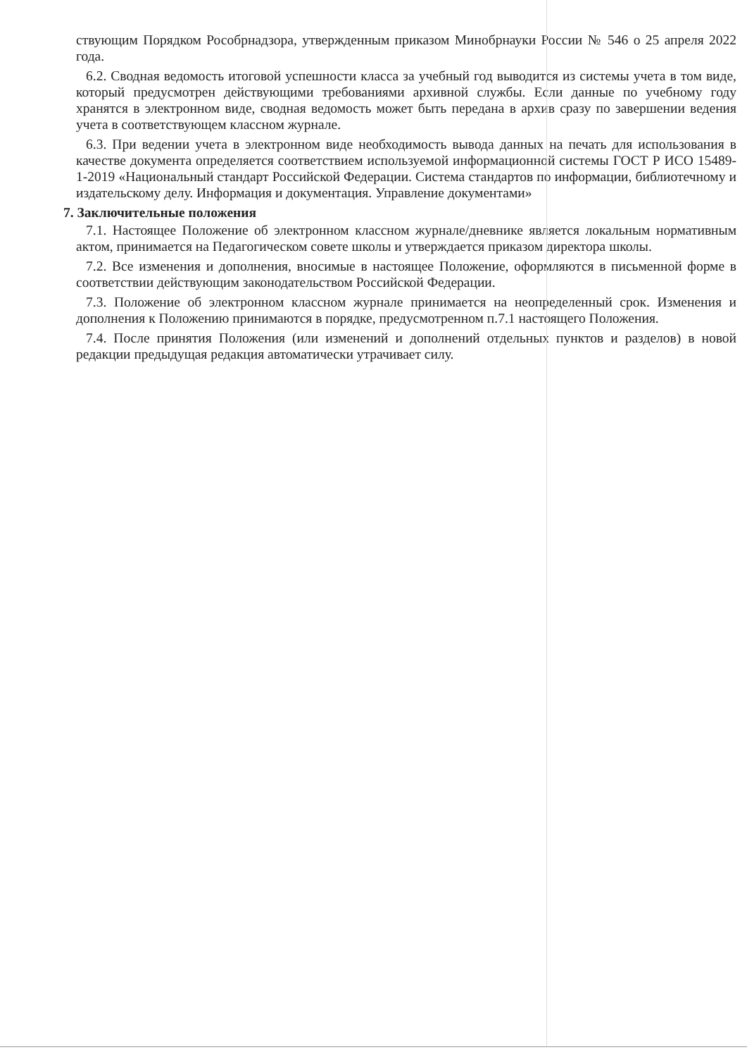ствующим Порядком Рособрнадзора, утвержденным приказом Минобрнауки России № 546 о 25 апреля 2022 года.
6.2. Сводная ведомость итоговой успешности класса за учебный год выводится из системы учета в том виде, который предусмотрен действующими требованиями архивной службы. Если данные по учебному году хранятся в электронном виде, сводная ведомость может быть передана в архив сразу по завершении ведения учета в соответствующем классном журнале.
6.3. При ведении учета в электронном виде необходимость вывода данных на печать для использования в качестве документа определяется соответствием используемой информационной системы ГОСТ Р ИСО 15489-1-2019 «Национальный стандарт Российской Федерации. Система стандартов по информации, библиотечному и издательскому делу. Информация и документация. Управление документами»
7. Заключительные положения
7.1. Настоящее Положение об электронном классном журнале/дневнике является локальным нормативным актом, принимается на Педагогическом совете школы и утверждается приказом директора школы.
7.2. Все изменения и дополнения, вносимые в настоящее Положение, оформляются в письменной форме в соответствии действующим законодательством Российской Федерации.
7.3. Положение об электронном классном журнале принимается на неопределенный срок. Изменения и дополнения к Положению принимаются в порядке, предусмотренном п.7.1 настоящего Положения.
7.4. После принятия Положения (или изменений и дополнений отдельных пунктов и разделов) в новой редакции предыдущая редакция автоматически утрачивает силу.